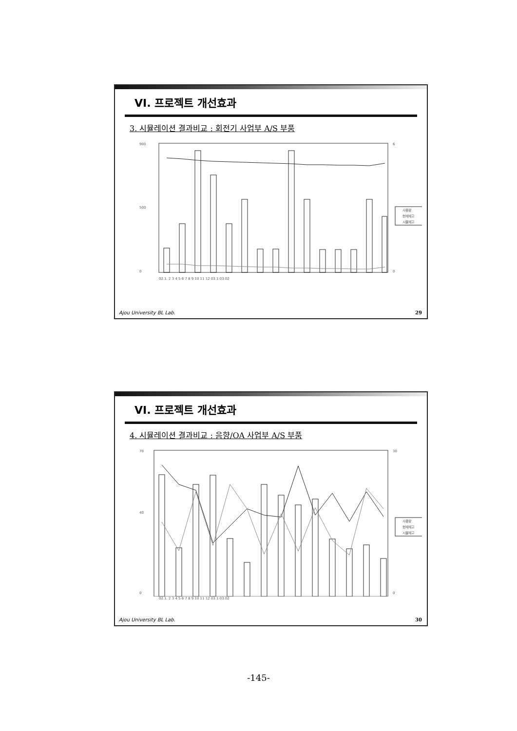VI. 프로젝트 개선효과
3. 시뮬레이션 결과비교 : 회전기 사업부 A/S 부품
900
500
0
6
0
사용량
현재재고
시뮬재고
02.1. 2 3 4 5 6 7 8 9 10 11 12 03.1 03.02
Ajou University BL Lab. 29
VI. 프로젝트 개선효과
4. 시뮬레이션 결과비교 : 음향/OA 사업부 A/S 부품
70
40
0
30
0
사용량
현재재고
시뮬재고
02.1. 2 3 4 5 6 7 8 9 10 11 12 03.1 03.02
Ajou University BL Lab. 30
-145-